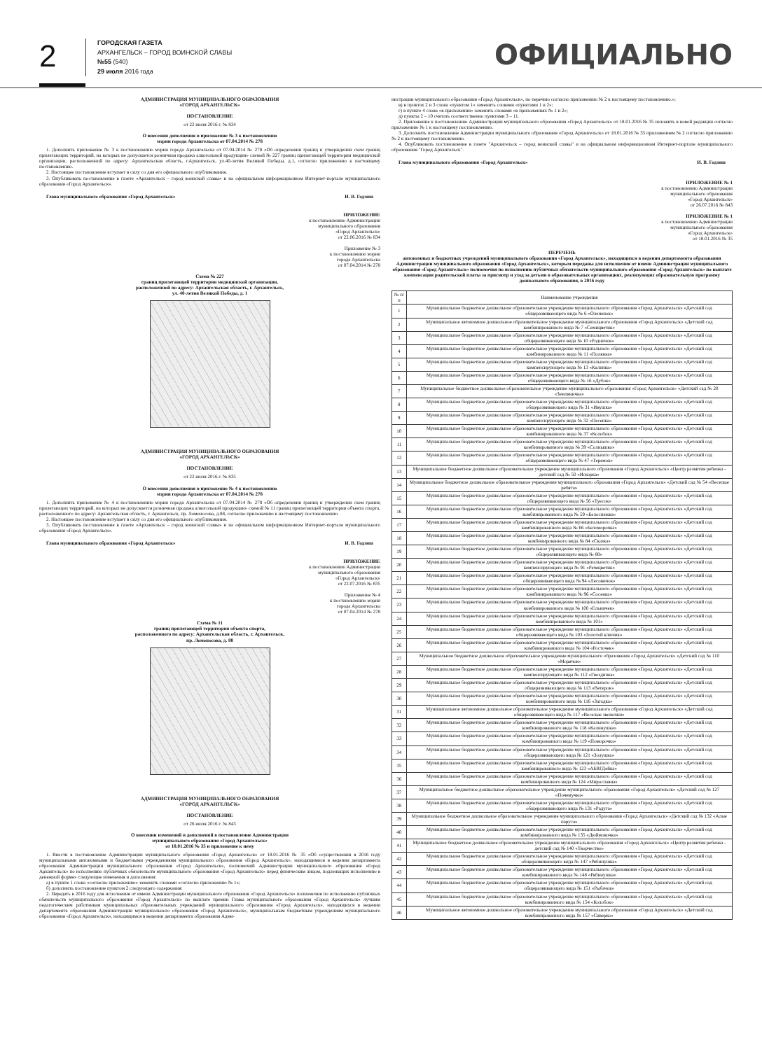2
ГОРОДСКАЯ ГАЗЕТА
АРХАНГЕЛЬСК – ГОРОД ВОИНСКОЙ СЛАВЫ
№55 (540)
29 июля 2016 года
ОФИЦИАЛЬНО
АДМИНИСТРАЦИЯ МУНИЦИПАЛЬНОГО ОБРАЗОВАНИЯ
«ГОРОД АРХАНГЕЛЬСК»
ПОСТАНОВЛЕНИЕ
от 22 июля 2016 г. № 834
О внесении дополнения в приложение № 3 к постановлению
мэрии города Архангельска от 07.04.2014 № 278
1. Дополнить приложение № 3 к постановлению мэрии города Архангельска от 07.04.2014 № 278 «Об определении границ и утверждении схем границ прилегающих территорий, на которых не допускается розничная продажа алкогольной продукции» схемой № 227 границ прилегающей территории медицинской организации, расположенной по адресу: Архангельская область, г.Архангельск, ул.40-летия Великой Победы, д.1, согласно приложению к настоящему постановлению.
2. Настоящее постановление вступает в силу со дня его официального опубликования.
3. Опубликовать постановление в газете «Архангельск – город воинской славы» и на официальном информационном Интернет-портале муниципального образования «Город Архангельск».
Глава муниципального образования «Город Архангельск» И. В. Годзиш
ПРИЛОЖЕНИЕ
к постановлению Администрации
муниципального образования
«Город Архангельск»
от 22.06.2016 № 834
Приложение № 3
к постановлению мэрии
города Архангельска
от 07.04.2014 № 278
Схема № 227
границ прилегающей территории медицинской организации,
расположенной по адресу: Архангельская область, г. Архангельск,
ул. 40-летия Великой Победы, д. 1
АДМИНИСТРАЦИЯ МУНИЦИПАЛЬНОГО ОБРАЗОВАНИЯ
«ГОРОД АРХАНГЕЛЬСК»
ПОСТАНОВЛЕНИЕ
от 22 июля 2016 г. № 835
О внесении дополнения в приложение № 4 к постановлению
мэрии города Архангельска от 07.04.2014 № 278
1. Дополнить приложение № 4 к постановлению мэрии города Архангельска от 07.04.2014 № 278 «Об определении границ и утверждении схем границ прилегающих территорий, на которых не допускается розничная продажа алкогольной продукции» схемой № 11 границ прилегающей территории объекта спорта, расположенного по адресу: Архангельская область, г. Архангельск, пр. Ломоносова, д.88, согласно приложению к настоящему постановлению.
2. Настоящее постановление вступает в силу со дня его официального опубликования.
3. Опубликовать постановление в газете «Архангельск – город воинской славы» и на официальном информационном Интернет-портале муниципального образования «Город Архангельск».
Глава муниципального образования «Город Архангельск» И. В. Годзиш
ПРИЛОЖЕНИЕ
к постановлению Администрации
муниципального образования
«Город Архангельск»
от 22.07.2016 № 835
Приложение № 4
к постановлению мэрии
города Архангельска
от 07.04.2014 № 278
Схема № 11
границ прилегающей территории объекта спорта,
расположенного по адресу: Архангельская область, г. Архангельск,
пр. Ломоносова, д. 88
АДМИНИСТРАЦИЯ МУНИЦИПАЛЬНОГО ОБРАЗОВАНИЯ
«ГОРОД АРХАНГЕЛЬСК»
ПОСТАНОВЛЕНИЕ
от 26 июля 2016 г. № 843
О внесении изменений и дополнений в постановление Администрации
муниципального образования «Город Архангельск»
от 18.01.2016 № 35 и приложение к нему
1. Внести в постановление Администрации муниципального образования «Город Архангельск» от 18.01.2016 № 35 «Об осуществлении в 2016 году муниципальными автономными и бюджетными учреждениями муниципального образования «Город Архангельск», находящимися в ведении департамента образования Администрации муниципального образования «Город Архангельск», полномочий Администрации муниципального образования «Город Архангельск» по исполнению публичных обязательств муниципального образования «Город Архангельск» перед физическим лицом, подлежащих исполнению в денежной форме» следующие изменения и дополнения:
а) в пункте 1 слова «согласно приложению» заменить словами «согласно приложению № 1»;
б) дополнить постановление пунктом 2 следующего содержания:
2. Передать в 2016 году для исполнения от имени Администрации муниципального образования «Город Архангельск» полномочия по исполнению публичных обязательств муниципального образования «Город Архангельск» по выплате премии Главы муниципального образования «Город Архангельск» лучшим педагогическим работникам муниципальных образовательных учреждений муниципального образования «Город Архангельск», находящихся в ведении департамента образования Администрации муниципального образования «Город Архангельск», муниципальным бюджетным учреждениям муниципального образования «Город Архангельск», находящимся в ведении департамента образования Адми-
нистрации муниципального образования «Город Архангельск», по перечню согласно приложению № 2 к настоящему постановлению.»;
в) в пунктах 2 и 3 слова «пунктом 1» заменить словами «пунктами 1 и 2»;
г) в пункте 4 слова «в приложении» заменить словами «в приложениях № 1 и 2»;
д) пункты 2 – 10 считать соответственно пунктами 3 – 11.
2. Приложение к постановлению Администрации муниципального образования «Город Архангельск» от 18.01.2016 № 35 изложить в новой редакции согласно приложению № 1 к настоящему постановлению.
3. Дополнить постановление Администрации муниципального образования «Город Архангельск» от 18.01.2016 № 35 приложением № 2 согласно приложению № 2 к настоящему постановлению.
4. Опубликовать постановление в газете "Архангельск – город воинской славы" и на официальном информационном Интернет-портале муниципального образования "Город Архангельск".
Глава муниципального образования «Город Архангельск» И. В. Годзиш
ПРИЛОЖЕНИЕ № 1
к постановлению Администрации
муниципального образования
«Город Архангельск»
от 26.07.2016 № 843
ПРИЛОЖЕНИЕ № 1
к постановлению Администрации
муниципального образования
«Город Архангельск»
от 18.01.2016 № 35
ПЕРЕЧЕНЬ
автономных и бюджетных учреждений муниципального образования «Город Архангельск», находящихся в ведении департамента образования Администрации муниципального образования «Город Архангельск», которым переданы для исполнения от имени Администрации муниципального образования «Город Архангельск» полномочия по исполнению публичных обязательств муниципального образования «Город Архангельск» по выплате компенсации родительской платы за присмотр и уход за детьми в образовательных организациях, реализующих образовательную программу дошкольного образования, в 2016 году
| № п/п | Наименование учреждения |
| --- | --- |
| 1 | Муниципальное бюджетное дошкольное образовательное учреждение муниципального образования «Город Архангельск» «Детский сад общеразвивающего вида № 6 «Олененок» |
| 2 | Муниципальное автономное дошкольное образовательное учреждение муниципального образования «Город Архангельск» «Детский сад комбинированного вида № 7 «Семицветик» |
| 3 | Муниципальное бюджетное дошкольное образовательное учреждение муниципального образования «Город Архангельск» «Детский сад общеразвивающего вида № 10 «Родничок» |
| 4 | Муниципальное бюджетное дошкольное образовательное учреждение муниципального образования «Город Архангельск» «Детский сад комбинированного вида № 11 «Полянка» |
| 5 | Муниципальное бюджетное дошкольное образовательное учреждение муниципального образования «Город Архангельск» «Детский сад компенсирующего вида № 13 «Калинка» |
| 6 | Муниципальное бюджетное дошкольное образовательное учреждение муниципального образования «Город Архангельск» «Детский сад общеразвивающего вида № 16 «Дубок» |
| 7 | Муниципальное бюджетное дошкольное образовательное учреждение муниципального образования «Город Архангельск» «Детский сад № 20 «Земляничка» |
| 8 | Муниципальное бюджетное дошкольное образовательное учреждение муниципального образования «Город Архангельск» «Детский сад общеразвивающего вида № 31 «Ивушка» |
| 9 | Муниципальное бюджетное дошкольное образовательное учреждение муниципального образования «Город Архангельск» «Детский сад компенсирующего вида № 32 «Песенка» |
| 10 | Муниципальное бюджетное дошкольное образовательное учреждение муниципального образования «Город Архангельск» «Детский сад комбинированного вида № 37 «Колобок» |
| 11 | Муниципальное бюджетное дошкольное образовательное учреждение муниципального образования «Город Архангельск» «Детский сад комбинированного вида № 39 «Солнышко» |
| 12 | Муниципальное бюджетное дошкольное образовательное учреждение муниципального образования «Город Архангельск» «Детский сад общеразвивающего вида № 47 «Теремок» |
| 13 | Муниципальное бюджетное дошкольное образовательное учреждение муниципального образования «Город Архангельск» «Центр развития ребенка - детский сад № 50 «Искорка» |
| 14 | Муниципальное бюджетное дошкольное образовательное учреждение муниципального образования «Город Архангельск» «Детский сад № 54 «Веселые ребята» |
| 15 | Муниципальное бюджетное дошкольное образовательное учреждение муниципального образования «Город Архангельск» «Детский сад общеразвивающего вида № 56 «Туесок» |
| 16 | Муниципальное бюджетное дошкольное образовательное учреждение муниципального образования «Город Архангельск» «Детский сад комбинированного вида № 59 «Белоснежка» |
| 17 | Муниципальное бюджетное дошкольное образовательное учреждение муниципального образования «Город Архангельск» «Детский сад комбинированного вида № 66 «Беломорочка» |
| 18 | Муниципальное бюджетное дошкольное образовательное учреждение муниципального образования «Город Архангельск» «Детский сад комбинированного вида № 84 «Сказка» |
| 19 | Муниципальное бюджетное дошкольное образовательное учреждение муниципального образования «Город Архангельск» «Детский сад общеразвивающего вида № 88» |
| 20 | Муниципальное бюджетное дошкольное образовательное учреждение муниципального образования «Город Архангельск» «Детский сад компенсирующего вида № 91 «Речецветик» |
| 21 | Муниципальное бюджетное дошкольное образовательное учреждение муниципального образования «Город Архангельск» «Детский сад общеразвивающего вида № 94 «Лесовичок» |
| 22 | Муниципальное бюджетное дошкольное образовательное учреждение муниципального образования «Город Архангельск» «Детский сад комбинированного вида № 96 «Сосенка» |
| 23 | Муниципальное бюджетное дошкольное образовательное учреждение муниципального образования «Город Архангельск» «Детский сад комбинированного вида № 100 «Ельничек» |
| 24 | Муниципальное бюджетное дошкольное образовательное учреждение муниципального образования «Город Архангельск» «Детский сад комбинированного вида № 101» |
| 25 | Муниципальное бюджетное дошкольное образовательное учреждение муниципального образования «Город Архангельск» «Детский сад общеразвивающего вида № 103 «Золотой ключик» |
| 26 | Муниципальное бюджетное дошкольное образовательное учреждение муниципального образования «Город Архангельск» «Детский сад комбинированного вида № 104 «Росточек» |
| 27 | Муниципальное бюджетное дошкольное образовательное учреждение муниципального образования «Город Архангельск» «Детский сад № 110 «Морячок» |
| 28 | Муниципальное бюджетное дошкольное образовательное учреждение муниципального образования «Город Архангельск» «Детский сад компенсирующего вида № 112 «Гвоздичка» |
| 29 | Муниципальное бюджетное дошкольное образовательное учреждение муниципального образования «Город Архангельск» «Детский сад общеразвивающего вида № 113 «Ветерок» |
| 30 | Муниципальное бюджетное дошкольное образовательное учреждение муниципального образования «Город Архангельск» «Детский сад комбинированного вида № 116 «Загадка» |
| 31 | Муниципальное автономное дошкольное образовательное учреждение муниципального образования «Город Архангельск» «Детский сад общеразвивающего вида № 117 «Веселые звоночки» |
| 32 | Муниципальное бюджетное дошкольное образовательное учреждение муниципального образования «Город Архангельск» «Детский сад комбинированного вида № 118 «Калинушка» |
| 33 | Муниципальное бюджетное дошкольное образовательное учреждение муниципального образования «Город Архангельск» «Детский сад комбинированного вида № 119 «Поморочка» |
| 34 | Муниципальное бюджетное дошкольное образовательное учреждение муниципального образования «Город Архангельск» «Детский сад общеразвивающего вида № 121 «Золушка» |
| 35 | Муниципальное бюджетное дошкольное образовательное учреждение муниципального образования «Город Архангельск» «Детский сад комбинированного вида № 123 «АБВГДейка» |
| 36 | Муниципальное бюджетное дошкольное образовательное учреждение муниципального образования «Город Архангельск» «Детский сад комбинированного вида № 124 «Мирославна» |
| 37 | Муниципальное бюджетное дошкольное образовательное учреждение муниципального образования «Город Архангельск» «Детский сад № 127 «Почемучка» |
| 38 | Муниципальное бюджетное дошкольное образовательное учреждение муниципального образования «Город Архангельск» «Детский сад общеразвивающего вида № 131 «Радуга» |
| 39 | Муниципальное бюджетное дошкольное образовательное учреждение муниципального образования «Город Архангельск» «Детский сад № 132 «Алые паруса» |
| 40 | Муниципальное бюджетное дошкольное образовательное учреждение муниципального образования «Город Архангельск» «Детский сад комбинированного вида № 135 «Дюймовочка» |
| 41 | Муниципальное бюджетное дошкольное образовательное учреждение муниципального образования «Город Архангельск» «Центр развития ребенка - детский сад № 140 «Творчество» |
| 42 | Муниципальное бюджетное дошкольное образовательное учреждение муниципального образования «Город Архангельск» «Детский сад общеразвивающего вида № 147 «Рябинушка» |
| 43 | Муниципальное бюджетное дошкольное образовательное учреждение муниципального образования «Город Архангельск» «Детский сад комбинированного вида № 148 «Рябинушка» |
| 44 | Муниципальное бюджетное дошкольное образовательное учреждение муниципального образования «Город Архангельск» «Детский сад общеразвивающего вида № 151 «Рыбачок» |
| 45 | Муниципальное бюджетное дошкольное образовательное учреждение муниципального образования «Город Архангельск» «Детский сад комбинированного вида № 154 «Колобок» |
| 46 | Муниципальное автономное дошкольное образовательное учреждение муниципального образования «Город Архангельск» «Детский сад комбинированного вида № 157 «Сиверко» |